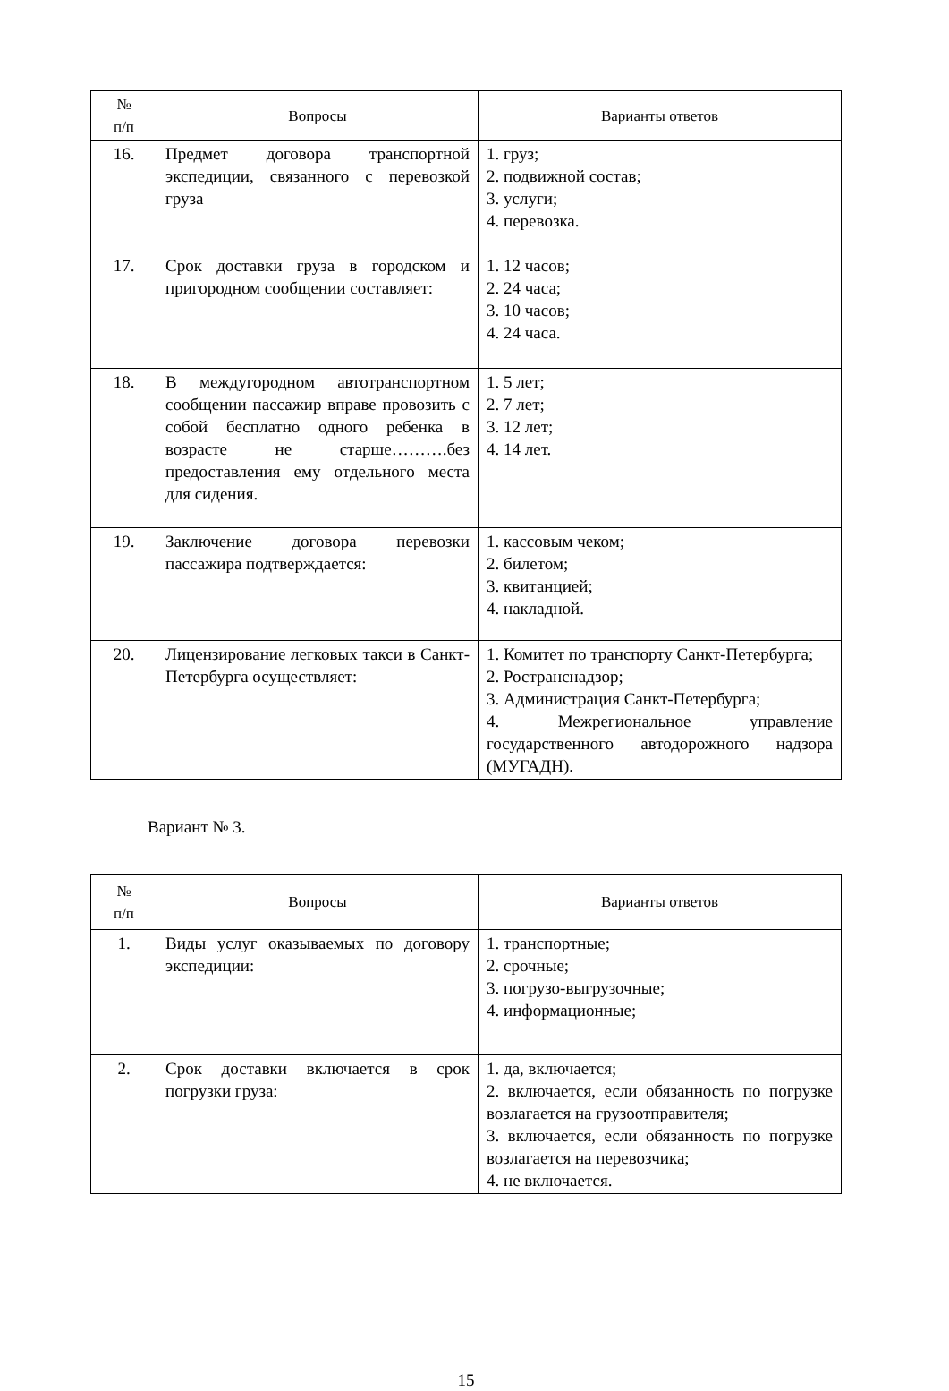| № п/п | Вопросы | Варианты ответов |
| --- | --- | --- |
| 16. | Предмет договора транспортной экспедиции, связанного с перевозкой груза | 1. груз; 2. подвижной состав; 3. услуги; 4. перевозка. |
| 17. | Срок доставки груза в городском и пригородном сообщении составляет: | 1. 12 часов; 2. 24 часа; 3. 10 часов; 4. 24 часа. |
| 18. | В междугородном автотранспортном сообщении пассажир вправе провозить с собой бесплатно одного ребенка в возрасте не старше……….без предоставления ему отдельного места для сидения. | 1. 5 лет; 2. 7 лет; 3. 12 лет; 4. 14 лет. |
| 19. | Заключение договора перевозки пассажира подтверждается: | 1. кассовым чеком; 2. билетом; 3. квитанцией; 4. накладной. |
| 20. | Лицензирование легковых такси в Санкт-Петербурга осуществляет: | 1. Комитет по транспорту Санкт-Петербурга; 2. Ространснадзор; 3. Администрация Санкт-Петербурга; 4. Межрегиональное управление государственного автодорожного надзора (МУГАДН). |
Вариант № 3.
| № п/п | Вопросы | Варианты ответов |
| --- | --- | --- |
| 1. | Виды услуг оказываемых по договору экспедиции: | 1. транспортные; 2. срочные; 3. погрузо-выгрузочные; 4. информационные; |
| 2. | Срок доставки включается в срок погрузки груза: | 1. да, включается; 2. включается, если обязанность по погрузке возлагается на грузоотправителя; 3. включается, если обязанность по погрузке возлагается на перевозчика; 4. не включается. |
15